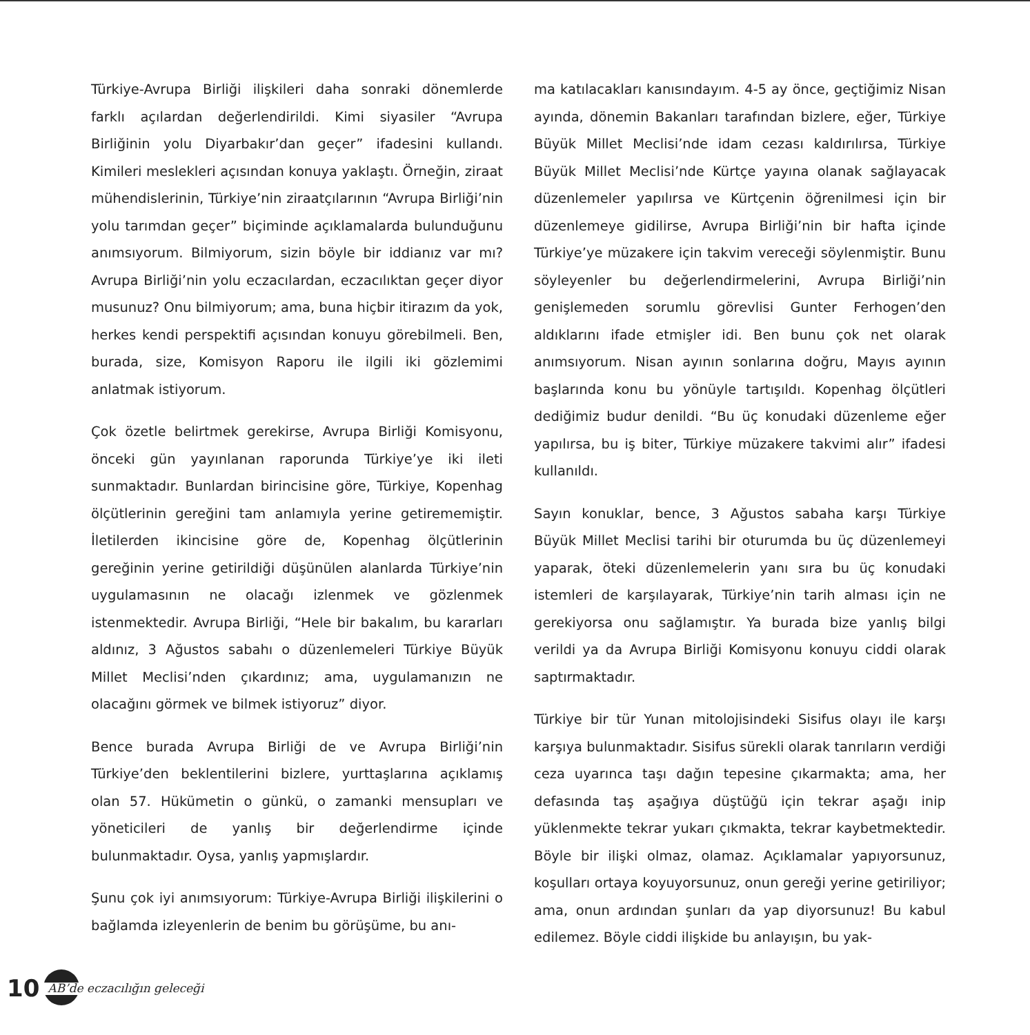Türkiye-Avrupa Birliği ilişkileri daha sonraki dönemlerde farklı açılardan değerlendirildi. Kimi siyasiler “Avrupa Birliğinin yolu Diyarbakır’dan geçer” ifadesini kullandı. Kimileri meslekleri açısından konuya yaklaştı. Örneğin, ziraat mühendislerinin, Türkiye’nin ziraatçılarının “Avrupa Birliği’nin yolu tarımdan geçer” biçiminde açıklamalarda bulunduğunu anımsıyorum. Bilmiyorum, sizin böyle bir iddianız var mı? Avrupa Birliği’nin yolu eczacılardan, eczacılıktan geçer diyor musunuz? Onu bilmiyorum; ama, buna hiçbir itirazım da yok, herkes kendi perspektifi açısından konuyu görebilmeli. Ben, burada, size, Komisyon Raporu ile ilgili iki gözlemimi anlatmak istiyorum.
Çok özetle belirtmek gerekirse, Avrupa Birliği Komisyonu, önceki gün yayınlanan raporunda Türkiye’ye iki ileti sunmaktadır. Bunlardan birincisine göre, Türkiye, Kopenhag ölçütlerinin gereğini tam anlamıyla yerine getirememiştir. İletilerden ikincisine göre de, Kopenhag ölçütlerinin gereğinin yerine getirildiği düşünülen alanlarda Türkiye’nin uygulamasının ne olacağı izlenmek ve gözlenmek istenmektedir. Avrupa Birliği, “Hele bir bakalım, bu kararları aldınız, 3 Ağustos sabahı o düzenlemeleri Türkiye Büyük Millet Meclisi’nden çıkardınız; ama, uygulamanızın ne olacağını görmek ve bilmek istiyoruz” diyor.
Bence burada Avrupa Birliği de ve Avrupa Birliği’nin Türkiye’den beklentilerini bizlere, yurttaşlarına açıklamış olan 57. Hükümetin o günkü, o zamanki mensupları ve yöneticileri de yanlış bir değerlendirme içinde bulunmaktadır. Oysa, yanlış yapmışlardır.
Şunu çok iyi anımsıyorum: Türkiye-Avrupa Birliği ilişkilerini o bağlamda izleyenlerin de benim bu görüşüme, bu anı-
ma katılacakları kanısındayım. 4-5 ay önce, geçtiğimiz Nisan ayında, dönemin Bakanları tarafından bizlere, eğer, Türkiye Büyük Millet Meclisi’nde idam cezası kaldırılırsa, Türkiye Büyük Millet Meclisi’nde Kürtçe yayına olanak sağlayacak düzenlemeler yapılırsa ve Kürtçenin öğrenilmesi için bir düzenlemeye gidilirse, Avrupa Birliği’nin bir hafta içinde Türkiye’ye müzakere için takvim vereceği söylenmiştir. Bunu söyleyenler bu değerlendirmelerini, Avrupa Birliği’nin genişlemeden sorumlu görevlisi Gunter Ferhogen’den aldıklarını ifade etmişler idi. Ben bunu çok net olarak anımsıyorum. Nisan ayının sonlarına doğru, Mayıs ayının başlarında konu bu yönüyle tartışıldı. Kopenhag ölçütleri dediğimiz budur denildi. “Bu üç konudaki düzenleme eğer yapılırsa, bu iş biter, Türkiye müzakere takvimi alır” ifadesi kullanıldı.
Sayın konuklar, bence, 3 Ağustos sabaha karşı Türkiye Büyük Millet Meclisi tarihi bir oturumda bu üç düzenlemeyi yaparak, öteki düzenlemelerin yanı sıra bu üç konudaki istemleri de karşılayarak, Türkiye’nin tarih alması için ne gerekiyorsa onu sağlamıştır. Ya burada bize yanlış bilgi verildi ya da Avrupa Birliği Komisyonu konuyu ciddi olarak saptırmaktadır.
Türkiye bir tür Yunan mitolojisindeki Sisifus olayı ile karşı karşıya bulunmaktadır. Sisifus sürekli olarak tanrıların verdiği ceza uyarınca taşı dağın tepesine çıkarmakta; ama, her defasında taş aşağıya düştüğü için tekrar aşağı inip yüklenmekte tekrar yukarı çıkmakta, tekrar kaybetmektedir. Böyle bir ilişki olmaz, olamaz. Açıklamalar yapıyorsunuz, koşulları ortaya koyuyorsunuz, onun gereği yerine getiriliyor; ama, onun ardından şunları da yap diyorsunuz! Bu kabul edilemez. Böyle ciddi ilişkide bu anlayışın, bu yak-
10 AB’de eczacılığın geleceği